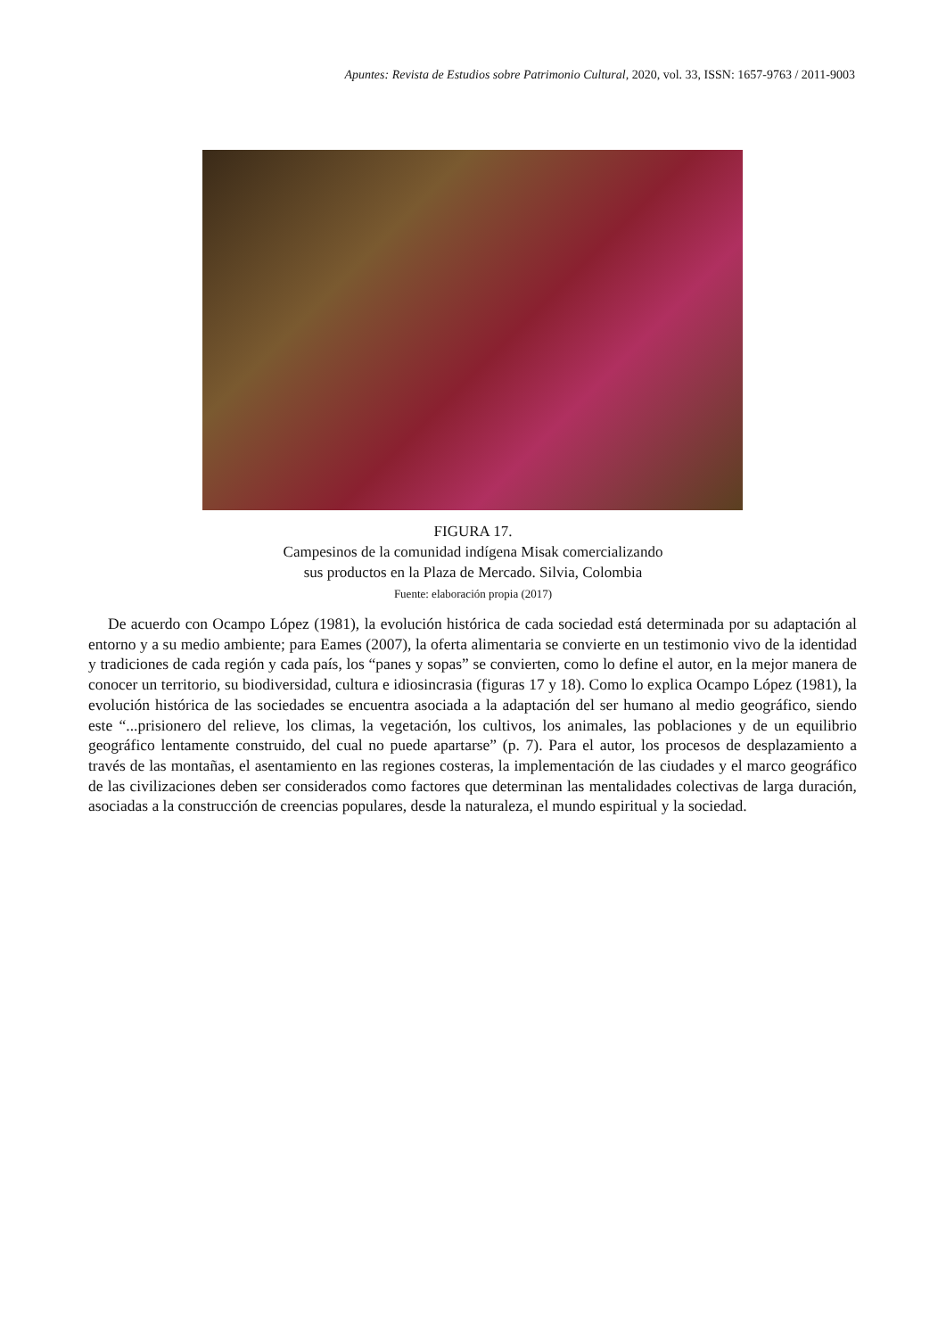Apuntes: Revista de Estudios sobre Patrimonio Cultural, 2020, vol. 33, ISSN: 1657-9763 / 2011-9003
FIGURA 17.
Campesinos de la comunidad indígena Misak comercializando
sus productos en la Plaza de Mercado. Silvia, Colombia
Fuente: elaboración propia (2017)
De acuerdo con Ocampo López (1981), la evolución histórica de cada sociedad está determinada por su adaptación al entorno y a su medio ambiente; para Eames (2007), la oferta alimentaria se convierte en un testimonio vivo de la identidad y tradiciones de cada región y cada país, los “panes y sopas” se convierten, como lo define el autor, en la mejor manera de conocer un territorio, su biodiversidad, cultura e idiosincrasia (figuras 17 y 18). Como lo explica Ocampo López (1981), la evolución histórica de las sociedades se encuentra asociada a la adaptación del ser humano al medio geográfico, siendo este “...prisionero del relieve, los climas, la vegetación, los cultivos, los animales, las poblaciones y de un equilibrio geográfico lentamente construido, del cual no puede apartarse” (p. 7). Para el autor, los procesos de desplazamiento a través de las montañas, el asentamiento en las regiones costeras, la implementación de las ciudades y el marco geográfico de las civilizaciones deben ser considerados como factores que determinan las mentalidades colectivas de larga duración, asociadas a la construcción de creencias populares, desde la naturaleza, el mundo espiritual y la sociedad.